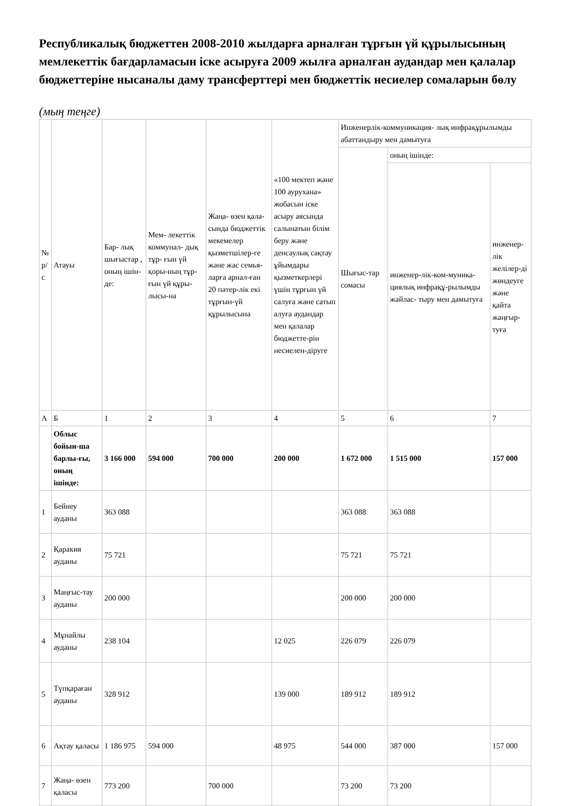Республикалық бюджеттен 2008-2010 жылдарға арналған тұрғын үй құрылысының мемлекеттік бағдарламасын іске асыруға 2009 жылға арналған аудандар мен қалалар бюджеттеріне нысаналы даму трансферттері мен бюджеттік несиелер сомаларын бөлу
(мың теңге)
| № р/с | Атауы | Бар- лық шығыстар , оның ішін-де: | Мем- лекеттік коммунал- дық тұр- ғын үй қоры-ның тұр- ғын үй құры-лысы-на | Жаңа- өзен қала- сында бюджеттік мекемелер қызметшілер-ге және жас семья-ларға арнал-ған 20 пәтер-лік екі тұрғын-үй құрылысына | «100 мектеп және 100 аурухана» жобасын іске асыру аясында салынатын білім беру және денсаулық сақтау ұйымдары қызметкерлері үшін тұрғын үй салуға және сатып алуға аудандар мен қалалар бюджетте-рін несиелен-діруге | Инженерлік-коммуникация- лық инфрақұрылымды абаттандыру мен дамытуға | | |
| --- | --- | --- | --- | --- | --- | --- | --- | --- |
| | | | | | | Шығыс-тар сомасы | оның ішінде: | |
| | | | | | | | инженер-лік-ком-муника- циялық инфрақұ-рылымды жайлас- тыру мен дамытуға | инженер-лік желілер-ді жөндеуге және қайта жаңғыр-туға |
| А | Б | 1 | 2 | 3 | 4 | 5 | 6 | 7 |
| | Облыс бойын-ша барлы-ғы, оның ішінде: | 3 166 000 | 594 000 | 700 000 | 200 000 | 1 672 000 | 1 515 000 | 157 000 |
| 1 | Бейнеу ауданы | 363 088 | | | | 363 088 | 363 088 | |
| 2 | Қаракия ауданы | 75 721 | | | | 75 721 | 75 721 | |
| 3 | Маңғыс-тау ауданы | 200 000 | | | | 200 000 | 200 000 | |
| 4 | Мұнайлы ауданы | 238 104 | | | 12 025 | 226 079 | 226 079 | |
| 5 | Түпқараған ауданы | 328 912 | | | 139 000 | 189 912 | 189 912 | |
| 6 | Ақтау қаласы | 1 186 975 | 594 000 | | 48 975 | 544 000 | 387 000 | 157 000 |
| 7 | Жаңа- өзен қаласы | 773 200 | | 700 000 | | 73 200 | 73 200 | |